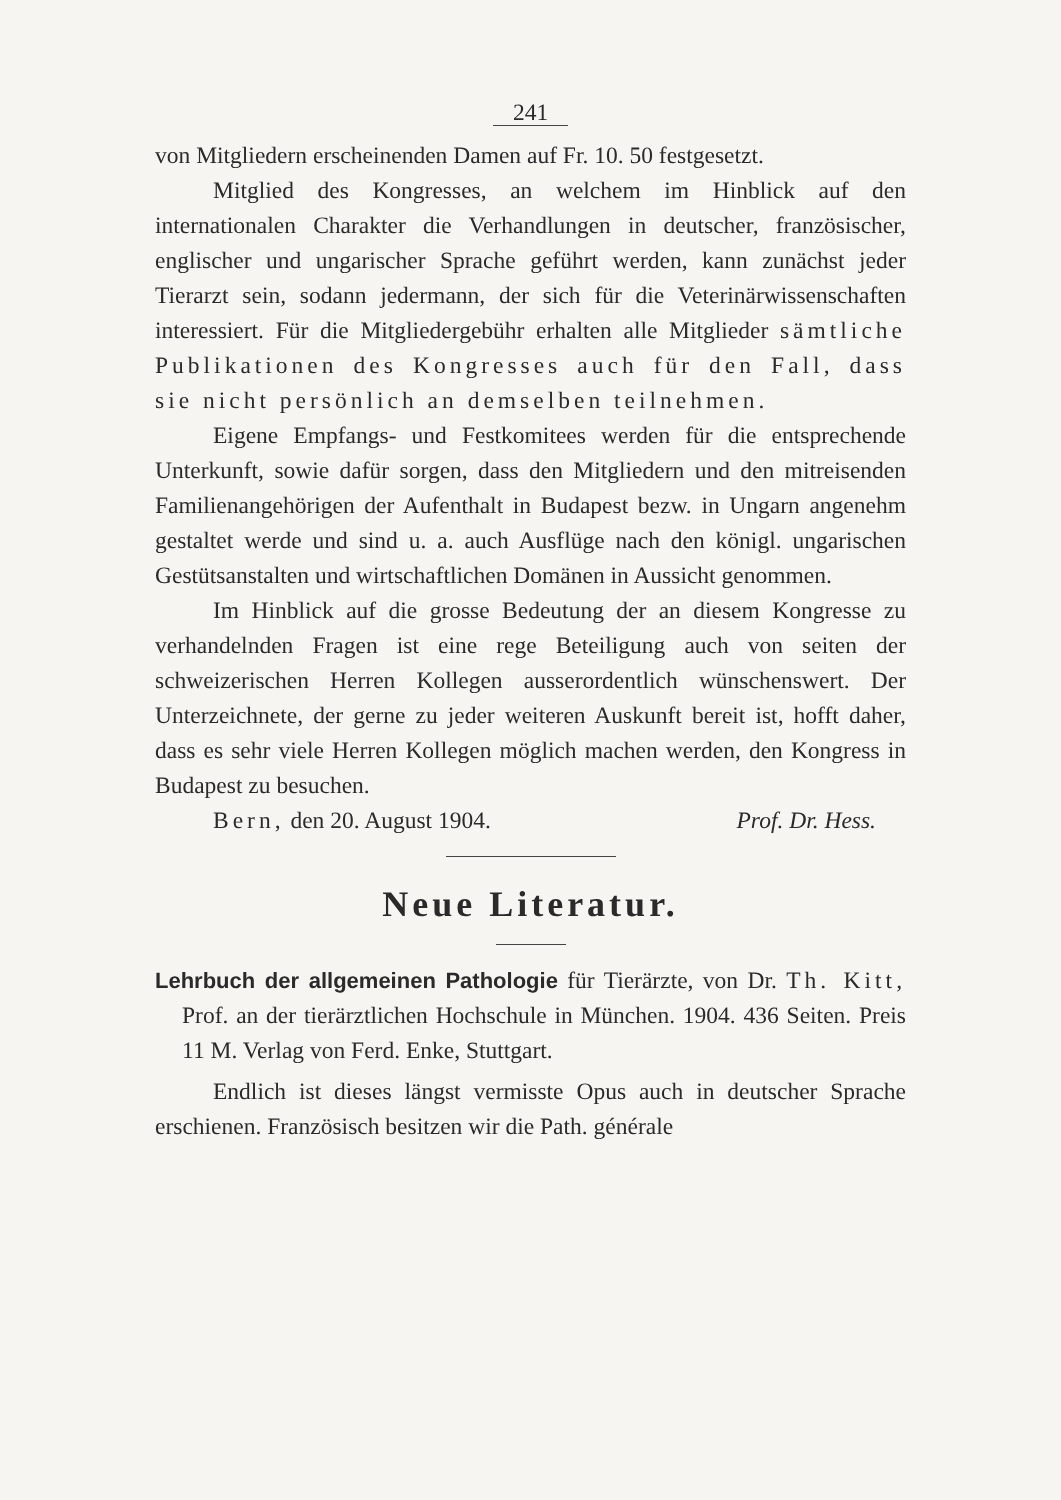241
von Mitgliedern erscheinenden Damen auf Fr. 10. 50 festgesetzt.
Mitglied des Kongresses, an welchem im Hinblick auf den internationalen Charakter die Verhandlungen in deutscher, französischer, englischer und ungarischer Sprache geführt werden, kann zunächst jeder Tierarzt sein, sodann jedermann, der sich für die Veterinärwissenschaften interessiert. Für die Mitgliedergebühr erhalten alle Mitglieder sämtliche Publikationen des Kongresses auch für den Fall, dass sie nicht persönlich an demselben teilnehmen.
Eigene Empfangs- und Festkomitees werden für die entsprechende Unterkunft, sowie dafür sorgen, dass den Mitgliedern und den mitreisenden Familienangehörigen der Aufenthalt in Budapest bezw. in Ungarn angenehm gestaltet werde und sind u. a. auch Ausflüge nach den königl. ungarischen Gestütsanstalten und wirtschaftlichen Domänen in Aussicht genommen.
Im Hinblick auf die grosse Bedeutung der an diesem Kongresse zu verhandelnden Fragen ist eine rege Beteiligung auch von seiten der schweizerischen Herren Kollegen ausserordentlich wünschenswert. Der Unterzeichnete, der gerne zu jeder weiteren Auskunft bereit ist, hofft daher, dass es sehr viele Herren Kollegen möglich machen werden, den Kongress in Budapest zu besuchen.
Bern, den 20. August 1904. Prof. Dr. Hess.
Neue Literatur.
Lehrbuch der allgemeinen Pathologie für Tierärzte, von Dr. Th. Kitt, Prof. an der tierärztlichen Hochschule in München. 1904. 436 Seiten. Preis 11 M. Verlag von Ferd. Enke, Stuttgart.
Endlich ist dieses längst vermisste Opus auch in deutscher Sprache erschienen. Französisch besitzen wir die Path. générale